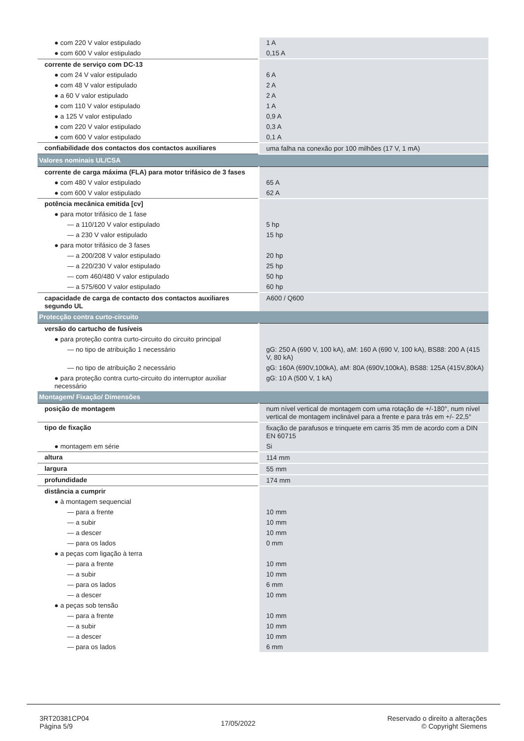| ● com 220 V valor estipulado | 1 A |
| ● com 600 V valor estipulado | 0,15 A |
| corrente de serviço com DC-13 | |
| ● com 24 V valor estipulado | 6 A |
| ● com 48 V valor estipulado | 2 A |
| ● a 60 V valor estipulado | 2 A |
| ● com 110 V valor estipulado | 1 A |
| ● a 125 V valor estipulado | 0,9 A |
| ● com 220 V valor estipulado | 0,3 A |
| ● com 600 V valor estipulado | 0,1 A |
| confiabilidade dos contactos dos contactos auxiliares | uma falha na conexão por 100 milhões (17 V, 1 mA) |
| Valores nominais UL/CSA | |
| corrente de carga máxima (FLA) para motor trifásico de 3 fases | |
| ● com 480 V valor estipulado | 65 A |
| ● com 600 V valor estipulado | 62 A |
| potência mecânica emitida [cv] | |
| ● para motor trifásico de 1 fase | |
| — a 110/120 V valor estipulado | 5 hp |
| — a 230 V valor estipulado | 15 hp |
| ● para motor trifásico de 3 fases | |
| — a 200/208 V valor estipulado | 20 hp |
| — a 220/230 V valor estipulado | 25 hp |
| — com 460/480 V valor estipulado | 50 hp |
| — a 575/600 V valor estipulado | 60 hp |
| capacidade de carga de contacto dos contactos auxiliares segundo UL | A600 / Q600 |
| Protecção contra curto-circuito | |
| versão do cartucho de fusíveis | |
| ● para proteção contra curto-circuito do circuito principal | |
| — no tipo de atribuição 1 necessário | gG: 250 A (690 V, 100 kA), aM: 160 A (690 V, 100 kA), BS88: 200 A (415 V, 80 kA) |
| — no tipo de atribuição 2 necessário | gG: 160A (690V,100kA), aM: 80A (690V,100kA), BS88: 125A (415V,80kA) |
| ● para proteção contra curto-circuito do interruptor auxiliar necessário | gG: 10 A (500 V, 1 kA) |
| Montagem/ Fixação/ Dimensões | |
| posição de montagem | num nível vertical de montagem com uma rotação de +/-180°, num nível vertical de montagem inclinável para a frente e para trás em +/- 22,5° |
| tipo de fixação | fixação de parafusos e trinquete em carris 35 mm de acordo com a DIN EN 60715 |
| ● montagem em série | Si |
| altura | 114 mm |
| largura | 55 mm |
| profundidade | 174 mm |
| distância a cumprir | |
| ● à montagem sequencial | |
| — para a frente | 10 mm |
| — a subir | 10 mm |
| — a descer | 10 mm |
| — para os lados | 0 mm |
| ● a peças com ligação à terra | |
| — para a frente | 10 mm |
| — a subir | 10 mm |
| — para os lados | 6 mm |
| — a descer | 10 mm |
| ● a peças sob tensão | |
| — para a frente | 10 mm |
| — a subir | 10 mm |
| — a descer | 10 mm |
| — para os lados | 6 mm |
3RT20381CP04
Página 5/9
17/05/2022
Reservado o direito a alterações
© Copyright Siemens